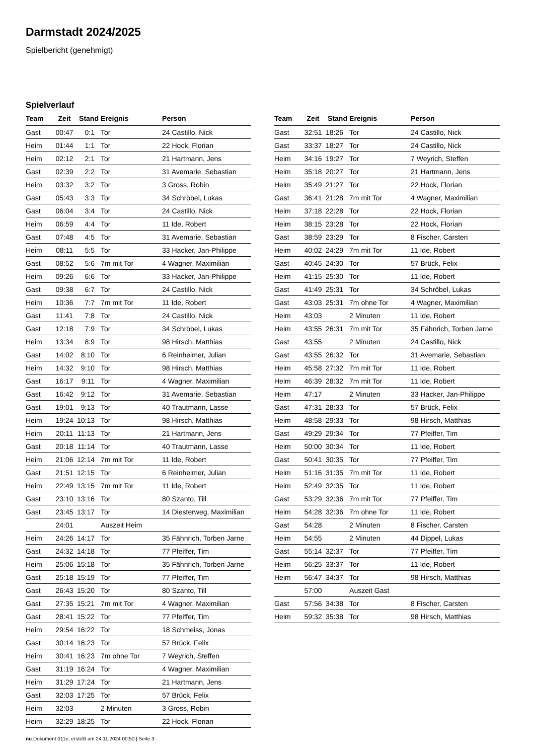Darmstadt 2024/2025
Spielbericht (genehmigt)
Spielverlauf
| Team | Zeit | Stand | Ereignis | Person |
| --- | --- | --- | --- | --- |
| Gast | 00:47 | 0:1 | Tor | 24 Castillo, Nick |
| Heim | 01:44 | 1:1 | Tor | 22 Hock, Florian |
| Heim | 02:12 | 2:1 | Tor | 21 Hartmann, Jens |
| Gast | 02:39 | 2:2 | Tor | 31 Avemarie, Sebastian |
| Heim | 03:32 | 3:2 | Tor | 3 Gross, Robin |
| Gast | 05:43 | 3:3 | Tor | 34 Schröbel, Lukas |
| Gast | 06:04 | 3:4 | Tor | 24 Castillo, Nick |
| Heim | 06:59 | 4:4 | Tor | 11 Ide, Robert |
| Gast | 07:48 | 4:5 | Tor | 31 Avemarie, Sebastian |
| Heim | 08:11 | 5:5 | Tor | 33 Hacker, Jan-Philippe |
| Gast | 08:52 | 5:6 | 7m mit Tor | 4 Wagner, Maximilian |
| Heim | 09:26 | 6:6 | Tor | 33 Hacker, Jan-Philippe |
| Gast | 09:38 | 6:7 | Tor | 24 Castillo, Nick |
| Heim | 10:36 | 7:7 | 7m mit Tor | 11 Ide, Robert |
| Gast | 11:41 | 7:8 | Tor | 24 Castillo, Nick |
| Gast | 12:18 | 7:9 | Tor | 34 Schröbel, Lukas |
| Heim | 13:34 | 8:9 | Tor | 98 Hirsch, Matthias |
| Gast | 14:02 | 8:10 | Tor | 6 Reinheimer, Julian |
| Heim | 14:32 | 9:10 | Tor | 98 Hirsch, Matthias |
| Gast | 16:17 | 9:11 | Tor | 4 Wagner, Maximilian |
| Gast | 16:42 | 9:12 | Tor | 31 Avemarie, Sebastian |
| Gast | 19:01 | 9:13 | Tor | 40 Trautmann, Lasse |
| Heim | 19:24 | 10:13 | Tor | 98 Hirsch, Matthias |
| Heim | 20:11 | 11:13 | Tor | 21 Hartmann, Jens |
| Gast | 20:18 | 11:14 | Tor | 40 Trautmann, Lasse |
| Heim | 21:06 | 12:14 | 7m mit Tor | 11 Ide, Robert |
| Gast | 21:51 | 12:15 | Tor | 6 Reinheimer, Julian |
| Heim | 22:49 | 13:15 | 7m mit Tor | 11 Ide, Robert |
| Gast | 23:10 | 13:16 | Tor | 80 Szanto, Till |
| Gast | 23:45 | 13:17 | Tor | 14 Diesterweg, Maximilian |
| | 24:01 | | Auszeit Heim | |
| Heim | 24:26 | 14:17 | Tor | 35 Fähnrich, Torben Jarne |
| Gast | 24:32 | 14:18 | Tor | 77 Pfeiffer, Tim |
| Heim | 25:06 | 15:18 | Tor | 35 Fähnrich, Torben Jarne |
| Gast | 25:18 | 15:19 | Tor | 77 Pfeiffer, Tim |
| Gast | 26:43 | 15:20 | Tor | 80 Szanto, Till |
| Gast | 27:35 | 15:21 | 7m mit Tor | 4 Wagner, Maximilian |
| Gast | 28:41 | 15:22 | Tor | 77 Pfeiffer, Tim |
| Heim | 29:54 | 16:22 | Tor | 18 Schmeiss, Jonas |
| Gast | 30:14 | 16:23 | Tor | 57 Brück, Felix |
| Heim | 30:41 | 16:23 | 7m ohne Tor | 7 Weyrich, Steffen |
| Gast | 31:19 | 16:24 | Tor | 4 Wagner, Maximilian |
| Heim | 31:29 | 17:24 | Tor | 21 Hartmann, Jens |
| Gast | 32:03 | 17:25 | Tor | 57 Brück, Felix |
| Heim | 32:03 | | 2 Minuten | 3 Gross, Robin |
| Heim | 32:29 | 18:25 | Tor | 22 Hock, Florian |
| Team | Zeit | Stand | Ereignis | Person |
| --- | --- | --- | --- | --- |
| Gast | 32:51 | 18:26 | Tor | 24 Castillo, Nick |
| Gast | 33:37 | 18:27 | Tor | 24 Castillo, Nick |
| Heim | 34:16 | 19:27 | Tor | 7 Weyrich, Steffen |
| Heim | 35:18 | 20:27 | Tor | 21 Hartmann, Jens |
| Heim | 35:49 | 21:27 | Tor | 22 Hock, Florian |
| Gast | 36:41 | 21:28 | 7m mit Tor | 4 Wagner, Maximilian |
| Heim | 37:18 | 22:28 | Tor | 22 Hock, Florian |
| Heim | 38:15 | 23:28 | Tor | 22 Hock, Florian |
| Gast | 38:59 | 23:29 | Tor | 8 Fischer, Carsten |
| Heim | 40:02 | 24:29 | 7m mit Tor | 11 Ide, Robert |
| Gast | 40:45 | 24:30 | Tor | 57 Brück, Felix |
| Heim | 41:15 | 25:30 | Tor | 11 Ide, Robert |
| Gast | 41:49 | 25:31 | Tor | 34 Schröbel, Lukas |
| Gast | 43:03 | 25:31 | 7m ohne Tor | 4 Wagner, Maximilian |
| Heim | 43:03 | | 2 Minuten | 11 Ide, Robert |
| Heim | 43:55 | 26:31 | 7m mit Tor | 35 Fähnrich, Torben Jarne |
| Gast | 43:55 | | 2 Minuten | 24 Castillo, Nick |
| Gast | 43:55 | 26:32 | Tor | 31 Avemarie, Sebastian |
| Heim | 45:58 | 27:32 | 7m mit Tor | 11 Ide, Robert |
| Heim | 46:39 | 28:32 | 7m mit Tor | 11 Ide, Robert |
| Heim | 47:17 | | 2 Minuten | 33 Hacker, Jan-Philippe |
| Gast | 47:31 | 28:33 | Tor | 57 Brück, Felix |
| Heim | 48:58 | 29:33 | Tor | 98 Hirsch, Matthias |
| Gast | 49:29 | 29:34 | Tor | 77 Pfeiffer, Tim |
| Heim | 50:00 | 30:34 | Tor | 11 Ide, Robert |
| Gast | 50:41 | 30:35 | Tor | 77 Pfeiffer, Tim |
| Heim | 51:16 | 31:35 | 7m mit Tor | 11 Ide, Robert |
| Heim | 52:49 | 32:35 | Tor | 11 Ide, Robert |
| Gast | 53:29 | 32:36 | 7m mit Tor | 77 Pfeiffer, Tim |
| Heim | 54:28 | 32:36 | 7m ohne Tor | 11 Ide, Robert |
| Gast | 54:28 | | 2 Minuten | 8 Fischer, Carsten |
| Heim | 54:55 | | 2 Minuten | 44 Dippel, Lukas |
| Gast | 55:14 | 32:37 | Tor | 77 Pfeiffer, Tim |
| Heim | 56:25 | 33:37 | Tor | 11 Ide, Robert |
| Heim | 56:47 | 34:37 | Tor | 98 Hirsch, Matthias |
| | 57:00 | | Auszeit Gast | |
| Gast | 57:56 | 34:38 | Tor | 8 Fischer, Carsten |
| Heim | 59:32 | 35:38 | Tor | 98 Hirsch, Matthias |
nu.Dokument 011e, erstellt am 24.11.2024 00:50 | Seite 3